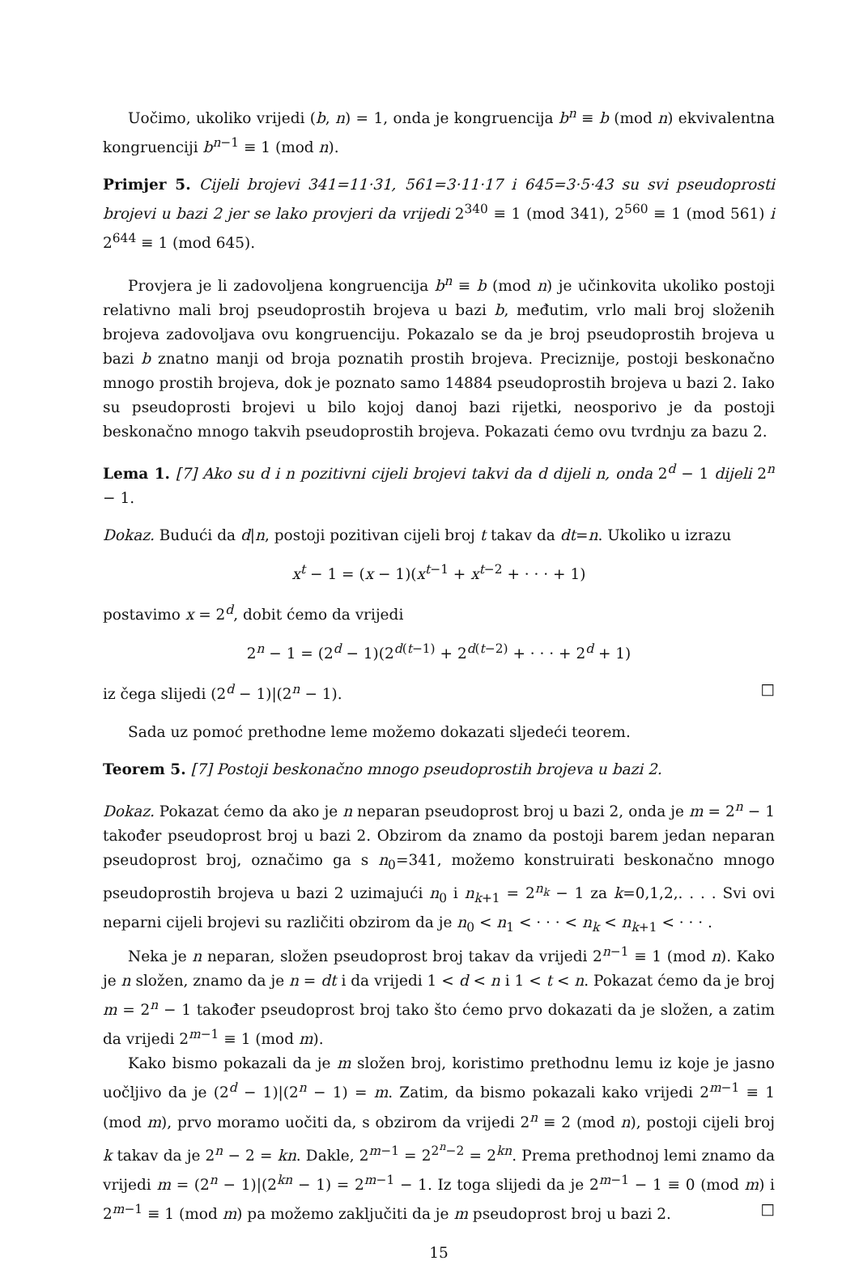Uočimo, ukoliko vrijedi (b, n) = 1, onda je kongruencija b<sup>n</sup> ≡ b (mod n) ekvivalentna kongruenciji b<sup>n−1</sup> ≡ 1 (mod n).
Primjer 5. Cijeli brojevi 341=11·31, 561=3·11·17 i 645=3·5·43 su svi pseudoprosti brojevi u bazi 2 jer se lako provjeri da vrijedi 2<sup>340</sup> ≡ 1 (mod 341), 2<sup>560</sup> ≡ 1 (mod 561) i 2<sup>644</sup> ≡ 1 (mod 645).
Provjera je li zadovoljena kongruencija b<sup>n</sup> ≡ b (mod n) je učinkovita ukoliko postoji relativno mali broj pseudoprostih brojeva u bazi b, međutim, vrlo mali broj složenih brojeva zadovoljava ovu kongruenciju. Pokazalo se da je broj pseudoprostih brojeva u bazi b znatno manji od broja poznatih prostih brojeva. Preciznije, postoji beskonačno mnogo prostih brojeva, dok je poznato samo 14884 pseudoprostih brojeva u bazi 2. Iako su pseudoprosti brojevi u bilo kojoj danoj bazi rijetki, neosporivo je da postoji beskonačno mnogo takvih pseudoprostih brojeva. Pokazati ćemo ovu tvrdnju za bazu 2.
Lema 1. [7] Ako su d i n pozitivni cijeli brojevi takvi da d dijeli n, onda 2<sup>d</sup> − 1 dijeli 2<sup>n</sup> − 1.
Dokaz. Budući da d|n, postoji pozitivan cijeli broj t takav da dt=n. Ukoliko u izrazu
x<sup>t</sup> − 1 = (x − 1)(x<sup>t−1</sup> + x<sup>t−2</sup> + · · · + 1)
postavimo x = 2<sup>d</sup>, dobit ćemo da vrijedi
2<sup>n</sup> − 1 = (2<sup>d</sup> − 1)(2<sup>d(t−1)</sup> + 2<sup>d(t−2)</sup> + · · · + 2<sup>d</sup> + 1)
iz čega slijedi (2<sup>d</sup> − 1)|(2<sup>n</sup> − 1). □
Sada uz pomoć prethodne leme možemo dokazati sljedeći teorem.
Teorem 5. [7] Postoji beskonačno mnogo pseudoprostih brojeva u bazi 2.
Dokaz. Pokazat ćemo da ako je n neparan pseudoprost broj u bazi 2, onda je m = 2<sup>n</sup> − 1 također pseudoprost broj u bazi 2. Obzirom da znamo da postoji barem jedan neparan pseudoprost broj, označimo ga s n<sub>0</sub>=341, možemo konstruirati beskonačno mnogo pseudoprostih brojeva u bazi 2 uzimajući n<sub>0</sub> i n<sub>k+1</sub> = 2<sup>n<sub>k</sub></sup> − 1 za k=0,1,2,. . . . Svi ovi neparni cijeli brojevi su različiti obzirom da je n<sub>0</sub> < n<sub>1</sub> < · · · < n<sub>k</sub> < n<sub>k+1</sub> < · · · .
Neka je n neparan, složen pseudoprost broj takav da vrijedi 2<sup>n−1</sup> ≡ 1 (mod n). Kako je n složen, znamo da je n = dt i da vrijedi 1 < d < n i 1 < t < n. Pokazat ćemo da je broj m = 2<sup>n</sup> − 1 također pseudoprost broj tako što ćemo prvo dokazati da je složen, a zatim da vrijedi 2<sup>m−1</sup> ≡ 1 (mod m).
Kako bismo pokazali da je m složen broj, koristimo prethodnu lemu iz koje je jasno uočljivo da je (2<sup>d</sup> − 1)|(2<sup>n</sup> − 1) = m. Zatim, da bismo pokazali kako vrijedi 2<sup>m−1</sup> ≡ 1 (mod m), prvo moramo uočiti da, s obzirom da vrijedi 2<sup>n</sup> ≡ 2 (mod n), postoji cijeli broj k takav da je 2<sup>n</sup> − 2 = kn. Dakle, 2<sup>m−1</sup> = 2<sup>2<sup>n</sup>−2</sup> = 2<sup>kn</sup>. Prema prethodnoj lemi znamo da vrijedi m = (2<sup>n</sup> − 1)|(2<sup>kn</sup> − 1) = 2<sup>m−1</sup> − 1. Iz toga slijedi da je 2<sup>m−1</sup> − 1 ≡ 0 (mod m) i 2<sup>m−1</sup> ≡ 1 (mod m) pa možemo zaključiti da je m pseudoprost broj u bazi 2. □
15